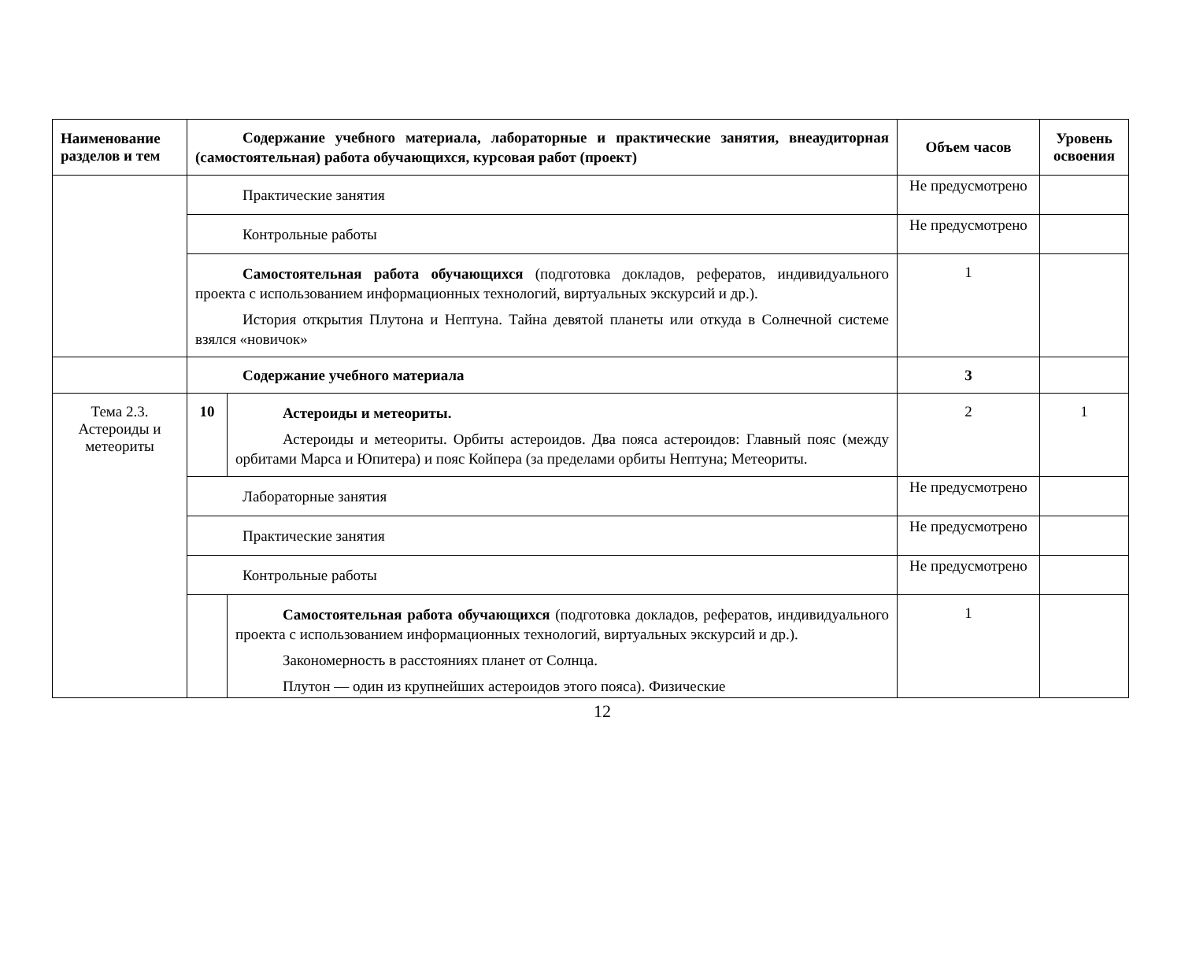| Наименование разделов и тем | Содержание учебного материала, лабораторные и практические занятия, внеаудиторная (самостоятельная) работа обучающихся, курсовая работ (проект) | | Объем часов | Уровень освоения |
| --- | --- | --- | --- | --- |
| | Практические занятия | | Не предусмотрено | |
| | Контрольные работы | | Не предусмотрено | |
| | Самостоятельная работа обучающихся (подготовка докладов, рефератов, индивидуального проекта с использованием информационных технологий, виртуальных экскурсий и др.). История открытия Плутона и Нептуна. Тайна девятой планеты или откуда в Солнечной системе взялся «новичок» | | 1 | |
| | Содержание учебного материала | | 3 | |
| Тема 2.3. Астероиды и метеориты | 10 | Астероиды и метеориты. Астероиды и метеориты. Орбиты астероидов. Два пояса астероидов: Главный пояс (между орбитами Марса и Юпитера) и пояс Койпера (за пределами орбиты Нептуна; Метеориты. | 2 | 1 |
| | Лабораторные занятия | | Не предусмотрено | |
| | Практические занятия | | Не предусмотрено | |
| | Контрольные работы | | Не предусмотрено | |
| | | Самостоятельная работа обучающихся (подготовка докладов, рефератов, индивидуального проекта с использованием информационных технологий, виртуальных экскурсий и др.). Закономерность в расстояниях планет от Солнца. Плутон — один из крупнейших астероидов этого пояса). Физические | 1 | |
12